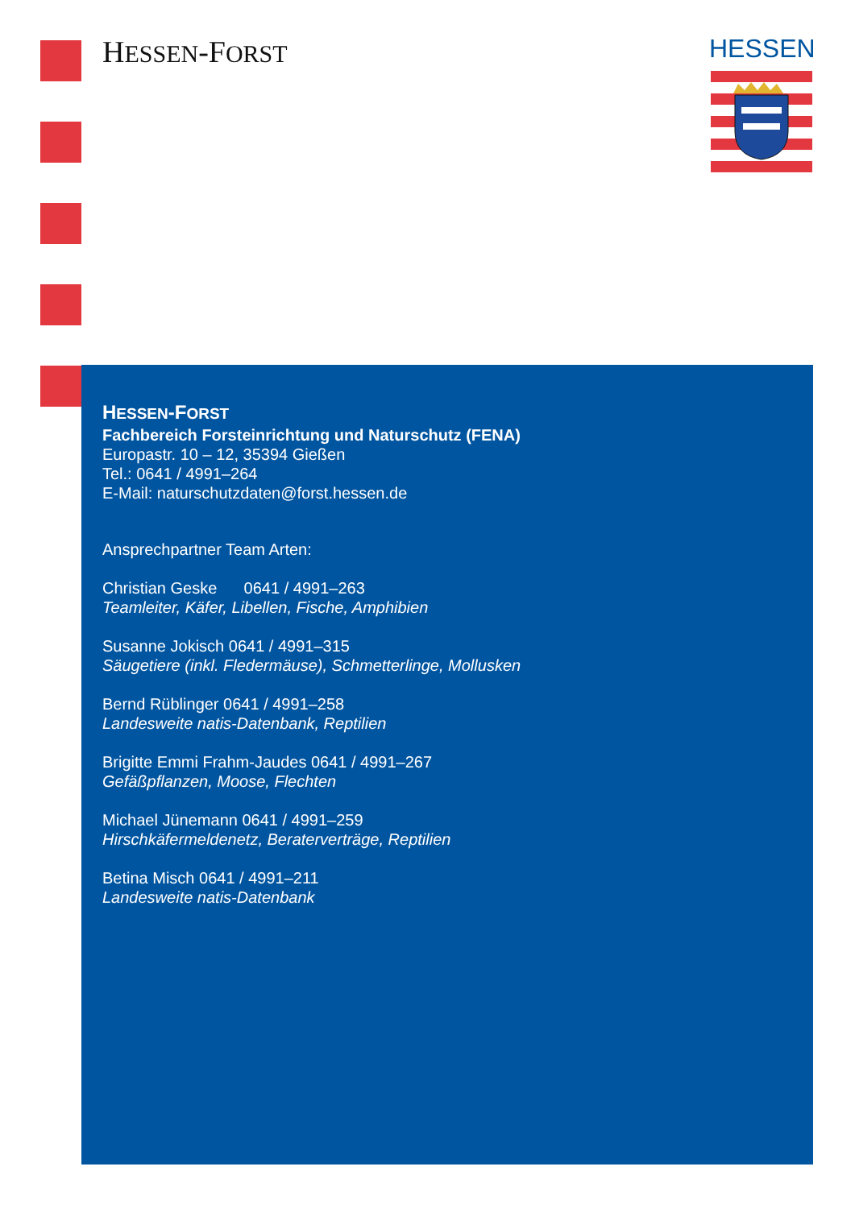HESSEN-FORST HESSEN
HESSEN-FORST
Fachbereich Forsteinrichtung und Naturschutz (FENA)
Europastr. 10 – 12, 35394 Gießen
Tel.: 0641 / 4991–264
E-Mail: naturschutzdaten@forst.hessen.de
Ansprechpartner Team Arten:
Christian Geske 0641 / 4991–263
Teamleiter, Käfer, Libellen, Fische, Amphibien
Susanne Jokisch 0641 / 4991–315
Säugetiere (inkl. Fledermäuse), Schmetterlinge, Mollusken
Bernd Rüblinger 0641 / 4991–258
Landesweite natis-Datenbank, Reptilien
Brigitte Emmi Frahm-Jaudes 0641 / 4991–267
Gefäßpflanzen, Moose, Flechten
Michael Jünemann 0641 / 4991–259
Hirschkäfermeldenetz, Beraterverträge, Reptilien
Betina Misch 0641 / 4991–211
Landesweite natis-Datenbank